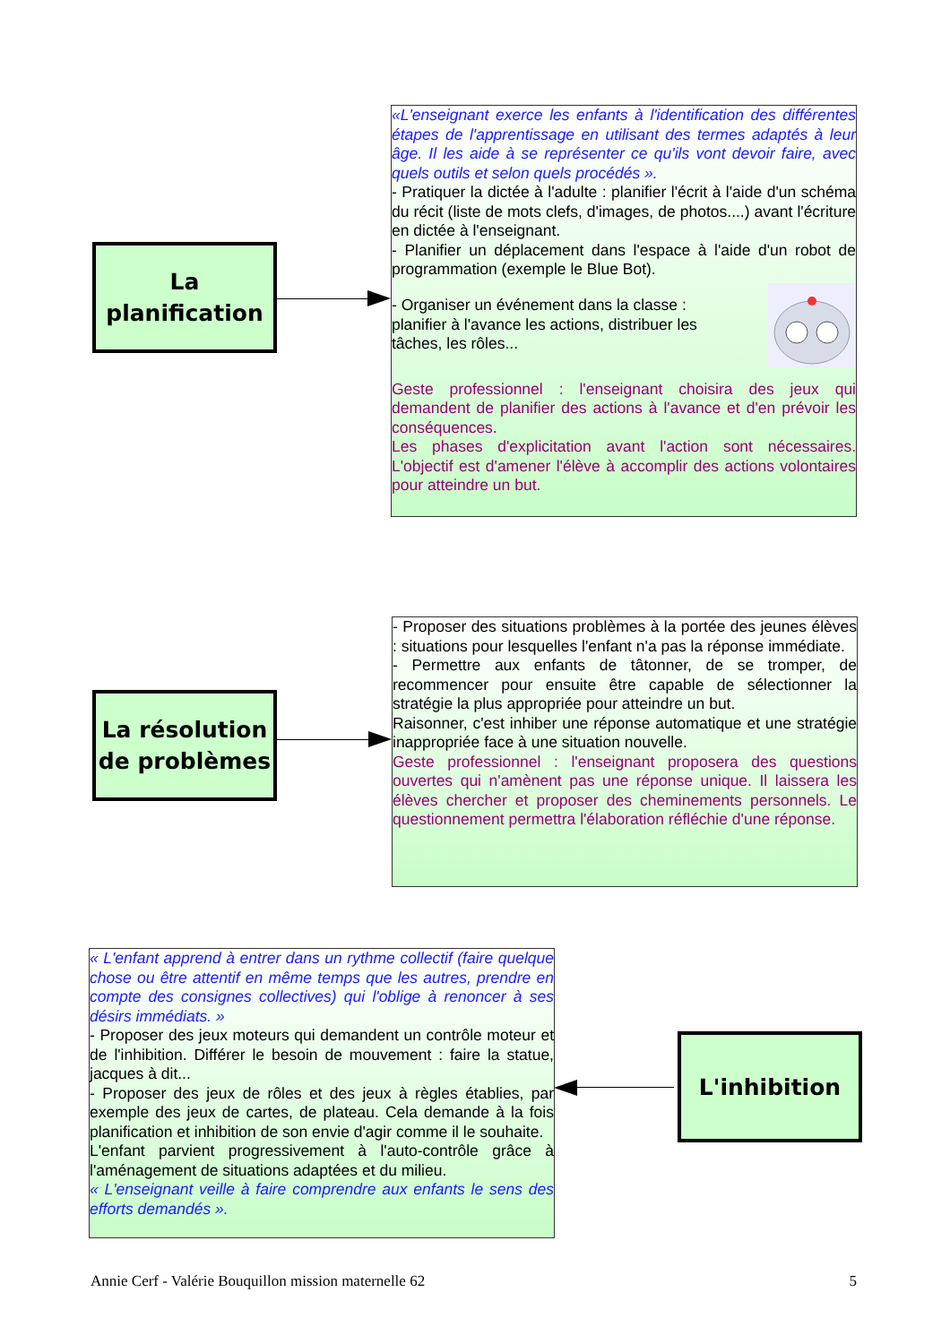La
planification
«L'enseignant exerce les enfants à l'identification des différentes étapes de l'apprentissage en utilisant des termes adaptés à leur âge. Il les aide à se représenter ce qu'ils vont devoir faire, avec quels outils et selon quels procédés ».
- Pratiquer la dictée à l'adulte : planifier l'écrit à l'aide d'un schéma du récit (liste de mots clefs, d'images, de photos....) avant l'écriture en dictée à l'enseignant.
- Planifier un déplacement dans l'espace à l'aide d'un robot de programmation (exemple le Blue Bot).
- Organiser un événement dans la classe : planifier à l'avance les actions, distribuer les tâches, les rôles...
Geste professionnel : l'enseignant choisira des jeux qui demandent de planifier des actions à l'avance et d'en prévoir les conséquences.
Les phases d'explicitation avant l'action sont nécessaires. L'objectif est d'amener l'élève à accomplir des actions volontaires pour atteindre un but.
La résolution
de problèmes
- Proposer des situations problèmes à la portée des jeunes élèves : situations pour lesquelles l'enfant n'a pas la réponse immédiate.
- Permettre aux enfants de tâtonner, de se tromper, de recommencer pour ensuite être capable de sélectionner la stratégie la plus appropriée pour atteindre un but.
Raisonner, c'est inhiber une réponse automatique et une stratégie inappropriée face à une situation nouvelle.
Geste professionnel : l'enseignant proposera des questions ouvertes qui n'amènent pas une réponse unique. Il laissera les élèves chercher et proposer des cheminements personnels. Le questionnement permettra l'élaboration réfléchie d'une réponse.
« L'enfant apprend à entrer dans un rythme collectif (faire quelque chose ou être attentif en même temps que les autres, prendre en compte des consignes collectives) qui l'oblige à renoncer à ses désirs immédiats. »
- Proposer des jeux moteurs qui demandent un contrôle moteur et de l'inhibition. Différer le besoin de mouvement : faire la statue, jacques à dit...
- Proposer des jeux de rôles et des jeux à règles établies, par exemple des jeux de cartes, de plateau. Cela demande à la fois planification et inhibition de son envie d'agir comme il le souhaite.
L'enfant parvient progressivement à l'auto-contrôle grâce à l'aménagement de situations adaptées et du milieu.
« L'enseignant veille à faire comprendre aux enfants le sens des efforts demandés ».
L'inhibition
Annie Cerf - Valérie Bouquillon mission maternelle 62 5